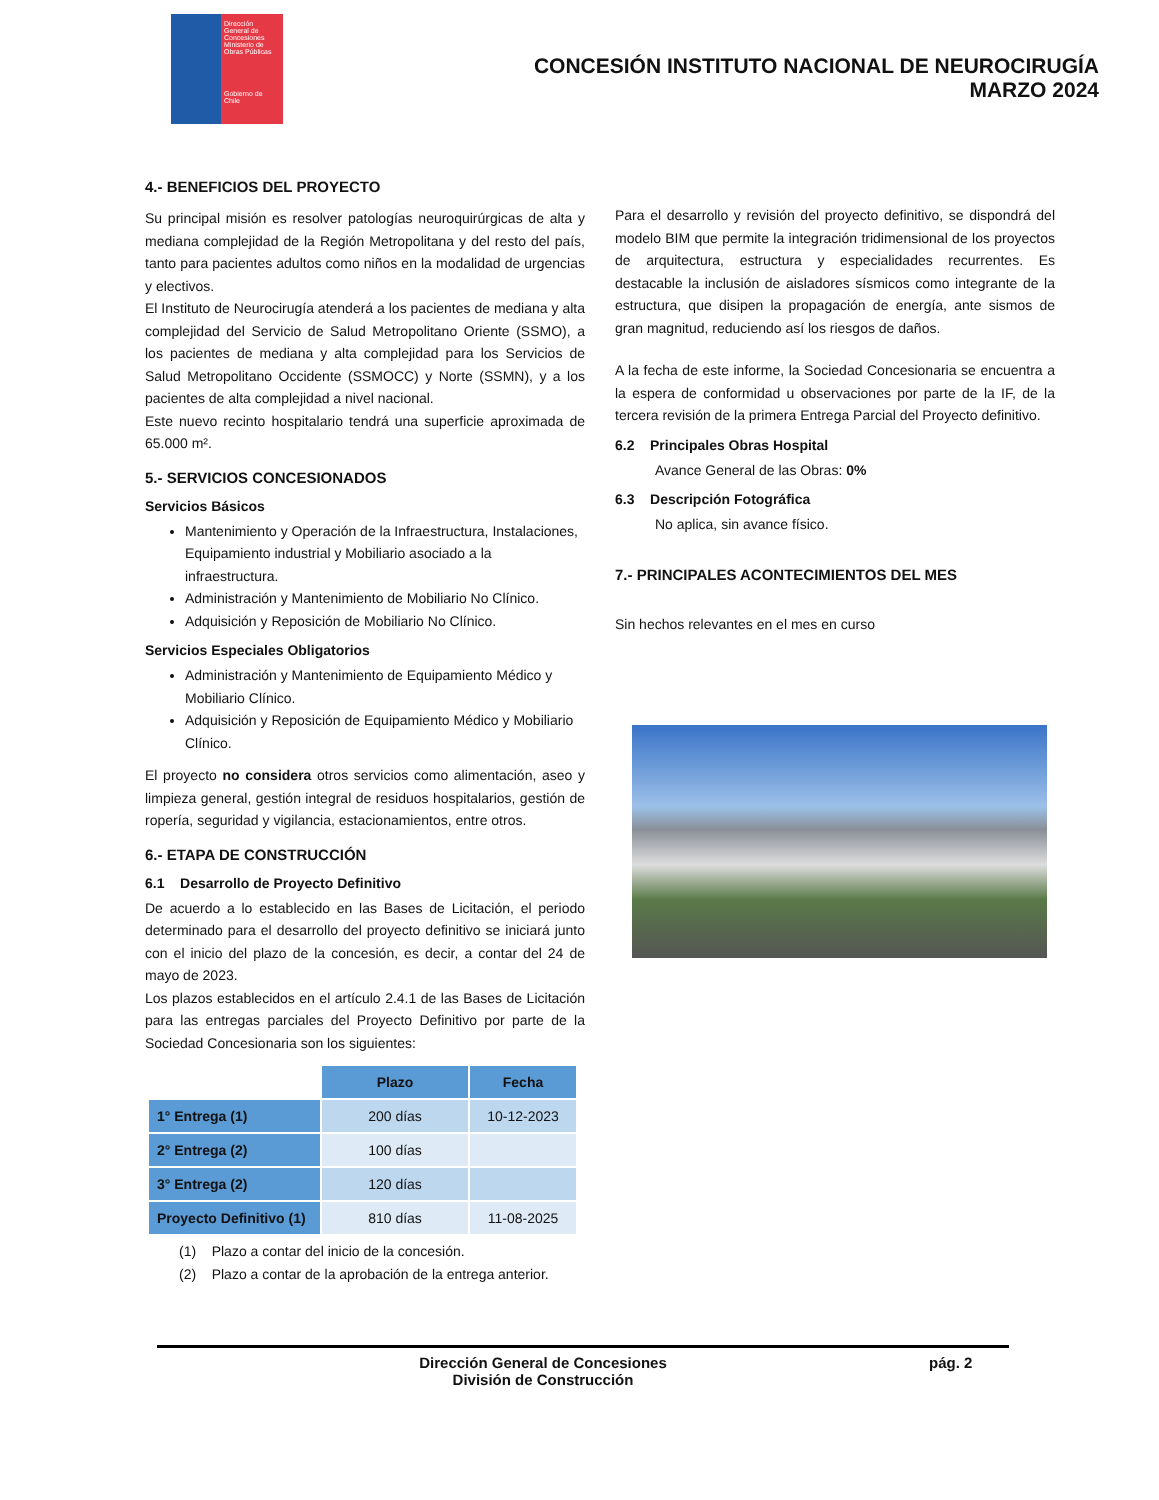Dirección General de Concesiones
Ministerio de Obras Públicas
Gobierno de Chile
CONCESIÓN INSTITUTO NACIONAL DE NEUROCIRUGÍA
MARZO 2024
4.- BENEFICIOS DEL PROYECTO
Su principal misión es resolver patologías neuroquirúrgicas de alta y mediana complejidad de la Región Metropolitana y del resto del país, tanto para pacientes adultos como niños en la modalidad de urgencias y electivos.
El Instituto de Neurocirugía atenderá a los pacientes de mediana y alta complejidad del Servicio de Salud Metropolitano Oriente (SSMO), a los pacientes de mediana y alta complejidad para los Servicios de Salud Metropolitano Occidente (SSMOCC) y Norte (SSMN), y a los pacientes de alta complejidad a nivel nacional.
Este nuevo recinto hospitalario tendrá una superficie aproximada de 65.000 m².
5.- SERVICIOS CONCESIONADOS
Servicios Básicos
Mantenimiento y Operación de la Infraestructura, Instalaciones, Equipamiento industrial y Mobiliario asociado a la infraestructura.
Administración y Mantenimiento de Mobiliario No Clínico.
Adquisición y Reposición de Mobiliario No Clínico.
Servicios Especiales Obligatorios
Administración y Mantenimiento de Equipamiento Médico y Mobiliario Clínico.
Adquisición y Reposición de Equipamiento Médico y Mobiliario Clínico.
El proyecto no considera otros servicios como alimentación, aseo y limpieza general, gestión integral de residuos hospitalarios, gestión de ropería, seguridad y vigilancia, estacionamientos, entre otros.
6.- ETAPA DE CONSTRUCCIÓN
6.1 Desarrollo de Proyecto Definitivo
De acuerdo a lo establecido en las Bases de Licitación, el periodo determinado para el desarrollo del proyecto definitivo se iniciará junto con el inicio del plazo de la concesión, es decir, a contar del 24 de mayo de 2023.
Los plazos establecidos en el artículo 2.4.1 de las Bases de Licitación para las entregas parciales del Proyecto Definitivo por parte de la Sociedad Concesionaria son los siguientes:
| | Plazo | Fecha |
| 1° Entrega (1) | 200 días | 10-12-2023 |
| 2° Entrega (2) | 100 días | |
| 3° Entrega (2) | 120 días | |
| Proyecto Definitivo (1) | 810 días | 11-08-2025 |
(1) Plazo a contar del inicio de la concesión.
(2) Plazo a contar de la aprobación de la entrega anterior.
Para el desarrollo y revisión del proyecto definitivo, se dispondrá del modelo BIM que permite la integración tridimensional de los proyectos de arquitectura, estructura y especialidades recurrentes. Es destacable la inclusión de aisladores sísmicos como integrante de la estructura, que disipen la propagación de energía, ante sismos de gran magnitud, reduciendo así los riesgos de daños.
A la fecha de este informe, la Sociedad Concesionaria se encuentra a la espera de conformidad u observaciones por parte de la IF, de la tercera revisión de la primera Entrega Parcial del Proyecto definitivo.
6.2 Principales Obras Hospital
Avance General de las Obras: 0%
6.3 Descripción Fotográfica
No aplica, sin avance físico.
7.- PRINCIPALES ACONTECIMIENTOS DEL MES
Sin hechos relevantes en el mes en curso
Dirección General de Concesiones
División de Construcción
pág. 2